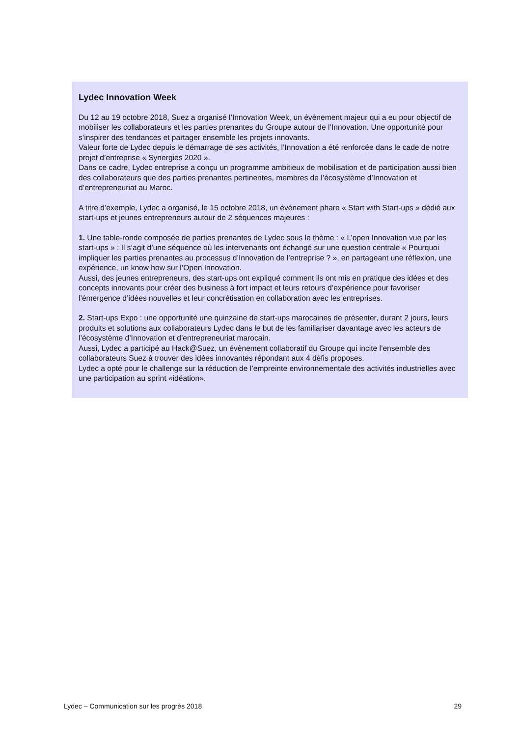Lydec Innovation Week
Du 12 au 19 octobre 2018, Suez a organisé l’Innovation Week, un évènement majeur qui a eu pour objectif de mobiliser les collaborateurs et les parties prenantes du Groupe autour de l’Innovation. Une opportunité pour s’inspirer des tendances et partager ensemble les projets innovants.
Valeur forte de Lydec depuis le démarrage de ses activités, l’Innovation a été renforcée dans le cade de notre projet d’entreprise « Synergies 2020 ».
Dans ce cadre, Lydec entreprise a conçu un programme ambitieux de mobilisation et de participation aussi bien des collaborateurs que des parties prenantes pertinentes, membres de l’écosystème d’Innovation et d’entrepreneuriat au Maroc.
A titre d’exemple, Lydec a organisé, le 15 octobre 2018, un événement phare « Start with Start-ups » dédié aux start-ups et jeunes entrepreneurs autour de 2 séquences majeures :
1. Une table-ronde composée de parties prenantes de Lydec sous le thème : « L’open Innovation vue par les start-ups » : Il s’agit d’une séquence où les intervenants ont échangé sur une question centrale « Pourquoi impliquer les parties prenantes au processus d’Innovation de l’entreprise ? », en partageant une réflexion, une expérience, un know how sur l’Open Innovation.
Aussi, des jeunes entrepreneurs, des start-ups ont expliqué comment ils ont mis en pratique des idées et des concepts innovants pour créer des business à fort impact et leurs retours d’expérience pour favoriser l’émergence d’idées nouvelles et leur concrétisation en collaboration avec les entreprises.
2. Start-ups Expo : une opportunité une quinzaine de start-ups marocaines de présenter, durant 2 jours, leurs produits et solutions aux collaborateurs Lydec dans le but de les familiariser davantage avec les acteurs de l’écosystème d’Innovation et d’entrepreneuriat marocain.
Aussi, Lydec a participé au Hack@Suez, un évènement collaboratif du Groupe qui incite l’ensemble des collaborateurs Suez à trouver des idées innovantes répondant aux 4 défis proposes.
Lydec a opté pour le challenge sur la réduction de l’empreinte environnementale des activités industrielles avec une participation au sprint «idéation».
Lydec – Communication sur les progrès 2018 29